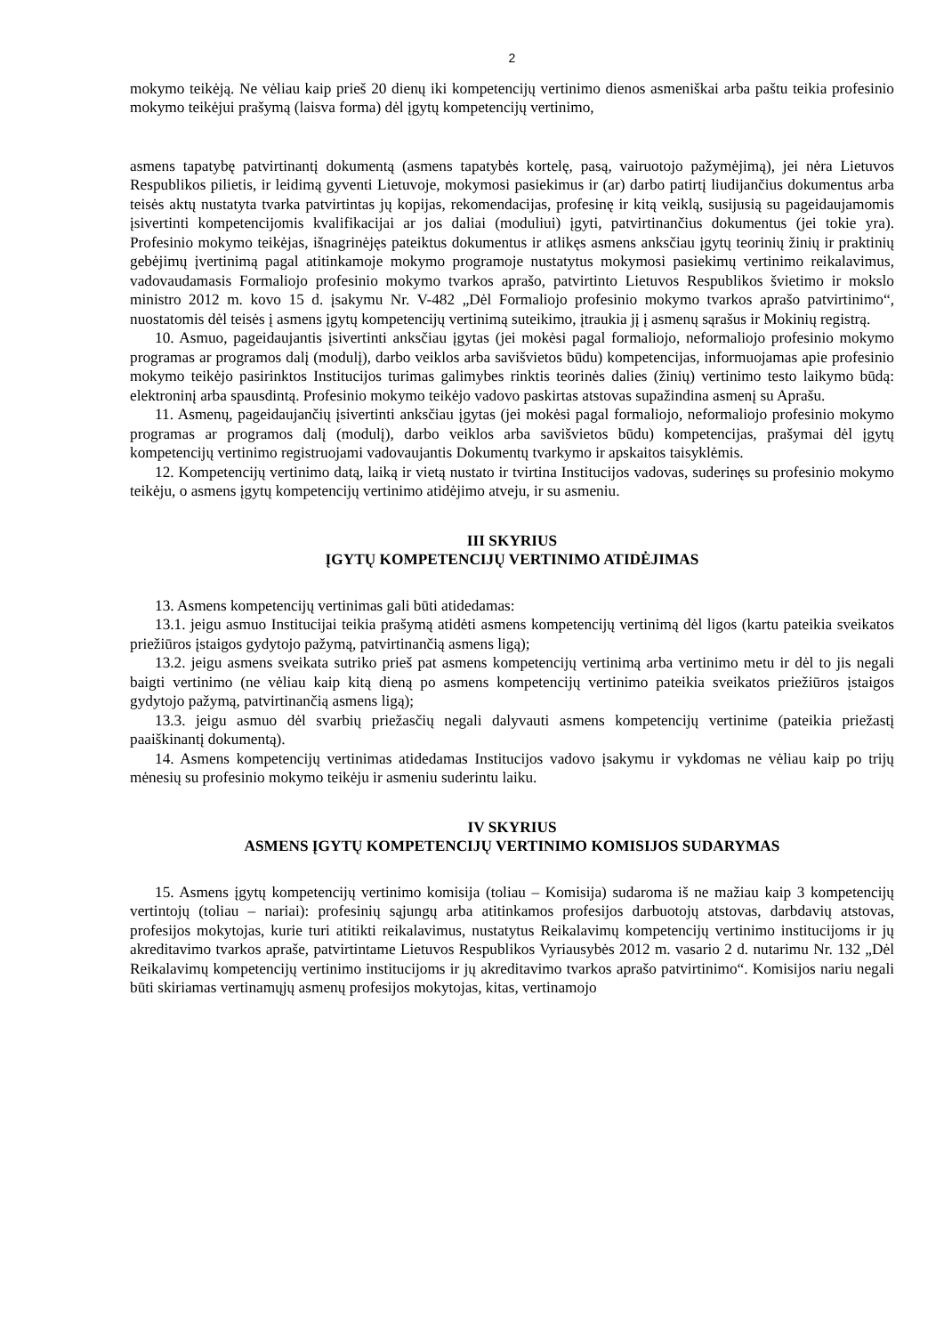2
mokymo teikėją. Ne vėliau kaip prieš 20 dienų iki kompetencijų vertinimo dienos asmeniškai arba paštu teikia profesinio mokymo teikėjui prašymą (laisva forma) dėl įgytų kompetencijų vertinimo,
asmens tapatybę patvirtinantį dokumentą (asmens tapatybės kortelę, pasą, vairuotojo pažymėjimą), jei nėra Lietuvos Respublikos pilietis, ir leidimą gyventi Lietuvoje, mokymosi pasiekimus ir (ar) darbo patirtį liudijančius dokumentus arba teisės aktų nustatyta tvarka patvirtintas jų kopijas, rekomendacijas, profesinę ir kitą veiklą, susijusią su pageidaujamomis įsivertinti kompetencijomis kvalifikacijai ar jos daliai (moduliui) įgyti, patvirtinančius dokumentus (jei tokie yra). Profesinio mokymo teikėjas, išnagrinėjęs pateiktus dokumentus ir atlikęs asmens anksčiau įgytų teorinių žinių ir praktinių gebėjimų įvertinimą pagal atitinkamoje mokymo programoje nustatytus mokymosi pasiekimų vertinimo reikalavimus, vadovaudamasis Formaliojo profesinio mokymo tvarkos aprašo, patvirtinto Lietuvos Respublikos švietimo ir mokslo ministro 2012 m. kovo 15 d. įsakymu Nr. V-482 „Dėl Formaliojo profesinio mokymo tvarkos aprašo patvirtinimo“, nuostatomis dėl teisės į asmens įgytų kompetencijų vertinimą suteikimo, įtraukia jį į asmenų sąrašus ir Mokinių registrą.
10. Asmuo, pageidaujantis įsivertinti anksčiau įgytas (jei mokėsi pagal formaliojo, neformaliojo profesinio mokymo programas ar programos dalį (modulį), darbo veiklos arba savišvietos būdu) kompetencijas, informuojamas apie profesinio mokymo teikėjo pasirinktos Institucijos turimas galimybes rinktis teorinės dalies (žinių) vertinimo testo laikymo būdą: elektroninį arba spausdintą. Profesinio mokymo teikėjo vadovo paskirtas atstovas supažindina asmenį su Aprašu.
11. Asmenų, pageidaujančių įsivertinti anksčiau įgytas (jei mokėsi pagal formaliojo, neformaliojo profesinio mokymo programas ar programos dalį (modulį), darbo veiklos arba savišvietos būdu) kompetencijas, prašymai dėl įgytų kompetencijų vertinimo registruojami vadovaujantis Dokumentų tvarkymo ir apskaitos taisyklėmis.
12. Kompetencijų vertinimo datą, laiką ir vietą nustato ir tvirtina Institucijos vadovas, suderinęs su profesinio mokymo teikėju, o asmens įgytų kompetencijų vertinimo atidėjimo atveju, ir su asmeniu.
III SKYRIUS
ĮGYTŲ KOMPETENCIJŲ VERTINIMO ATIDĖJIMAS
13. Asmens kompetencijų vertinimas gali būti atidedamas:
13.1. jeigu asmuo Institucijai teikia prašymą atidėti asmens kompetencijų vertinimą dėl ligos (kartu pateikia sveikatos priežiūros įstaigos gydytojo pažymą, patvirtinančią asmens ligą);
13.2. jeigu asmens sveikata sutriko prieš pat asmens kompetencijų vertinimą arba vertinimo metu ir dėl to jis negali baigti vertinimo (ne vėliau kaip kitą dieną po asmens kompetencijų vertinimo pateikia sveikatos priežiūros įstaigos gydytojo pažymą, patvirtinančią asmens ligą);
13.3. jeigu asmuo dėl svarbių priežasčių negali dalyvauti asmens kompetencijų vertinime (pateikia priežastį paaiškinantį dokumentą).
14. Asmens kompetencijų vertinimas atidedamas Institucijos vadovo įsakymu ir vykdomas ne vėliau kaip po trijų mėnesių su profesinio mokymo teikėju ir asmeniu suderintu laiku.
IV SKYRIUS
ASMENS ĮGYTŲ KOMPETENCIJŲ VERTINIMO KOMISIJOS SUDARYMAS
15. Asmens įgytų kompetencijų vertinimo komisija (toliau – Komisija) sudaroma iš ne mažiau kaip 3 kompetencijų vertintojų (toliau – nariai): profesinių sąjungų arba atitinkamos profesijos darbuotojų atstovas, darbdavių atstovas, profesijos mokytojas, kurie turi atitikti reikalavimus, nustatytus Reikalavimų kompetencijų vertinimo institucijoms ir jų akreditavimo tvarkos apraše, patvirtintame Lietuvos Respublikos Vyriausybės 2012 m. vasario 2 d. nutarimu Nr. 132 „Dėl Reikalavimų kompetencijų vertinimo institucijoms ir jų akreditavimo tvarkos aprašo patvirtinimo“. Komisijos nariu negali būti skiriamas vertinamųjų asmenų profesijos mokytojas, kitas, vertinamojo